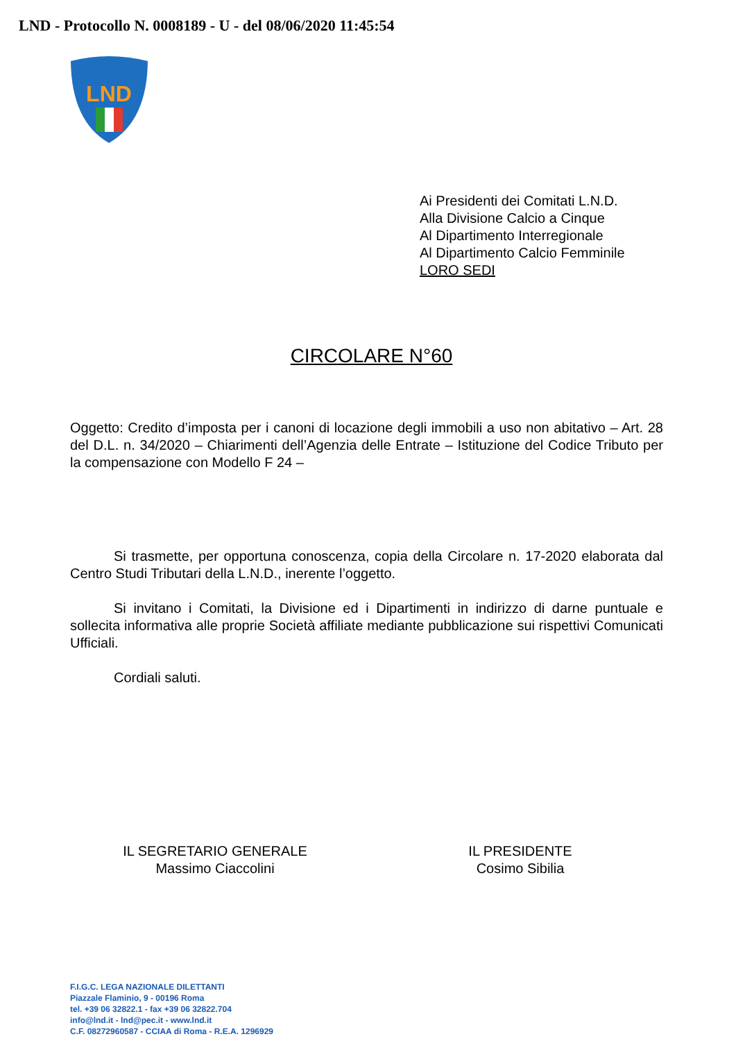LND - Protocollo N. 0008189 - U - del 08/06/2020 11:45:54
LND
Ai Presidenti dei Comitati L.N.D.
Alla Divisione Calcio a Cinque
Al Dipartimento Interregionale
Al Dipartimento Calcio Femminile
LORO SEDI
CIRCOLARE N°60
Oggetto: Credito d’imposta per i canoni di locazione degli immobili a uso non abitativo – Art. 28 del D.L. n. 34/2020 – Chiarimenti dell’Agenzia delle Entrate – Istituzione del Codice Tributo per la compensazione con Modello F 24 –
Si trasmette, per opportuna conoscenza, copia della Circolare n. 17-2020 elaborata dal Centro Studi Tributari della L.N.D., inerente l’oggetto.
Si invitano i Comitati, la Divisione ed i Dipartimenti in indirizzo di darne puntuale e sollecita informativa alle proprie Società affiliate mediante pubblicazione sui rispettivi Comunicati Ufficiali.
Cordiali saluti.
IL SEGRETARIO GENERALE
Massimo Ciaccolini
IL PRESIDENTE
Cosimo Sibilia
F.I.G.C. LEGA NAZIONALE DILETTANTI
Piazzale Flaminio, 9 - 00196 Roma
tel. +39 06 32822.1 - fax +39 06 32822.704
info@lnd.it - lnd@pec.it - www.lnd.it
C.F. 08272960587 - CCIAA di Roma - R.E.A. 1296929